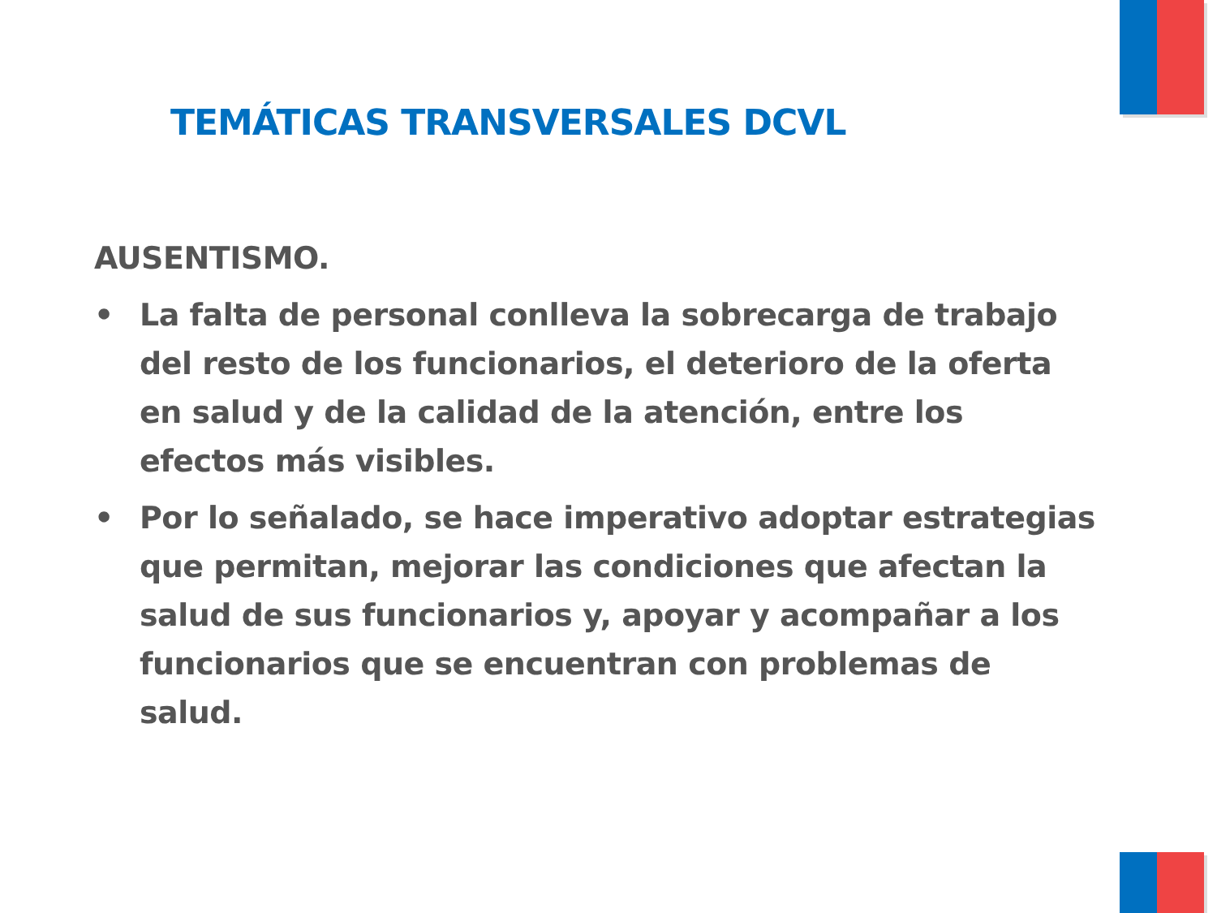TEMÁTICAS TRANSVERSALES DCVL
AUSENTISMO.
• La falta de personal conlleva la sobrecarga de trabajo del resto de los funcionarios, el deterioro de la oferta en salud y de la calidad de la atención, entre los efectos más visibles.
• Por lo señalado, se hace imperativo adoptar estrategias que permitan, mejorar las condiciones que afectan la salud de sus funcionarios y, apoyar y acompañar a los funcionarios que se encuentran con problemas de salud.